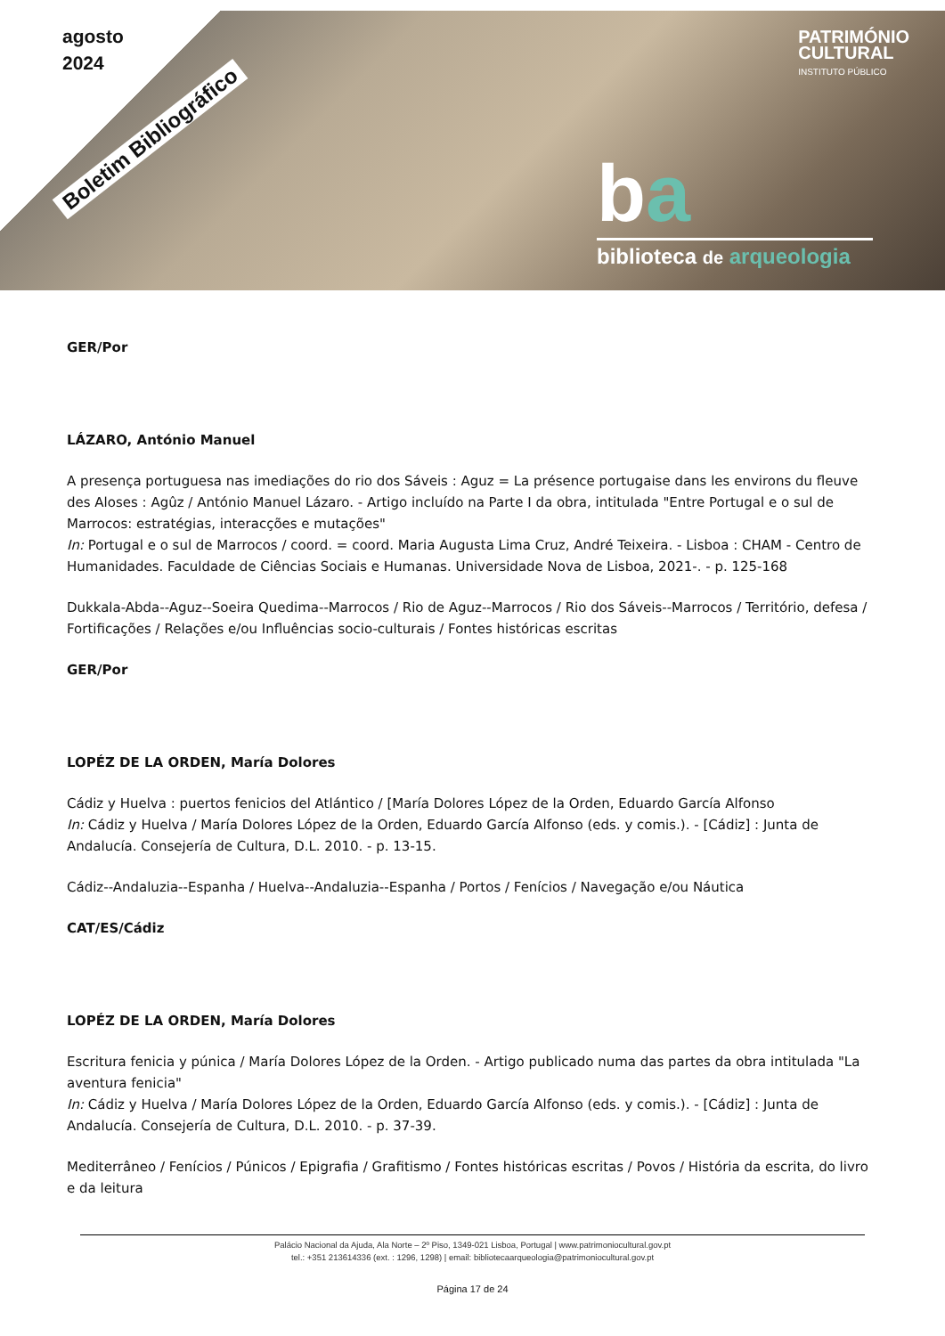agosto
2024
Boletim Bibliográfico
PATRIMÓNIO
CULTURAL
INSTITUTO PÚBLICO
ba
biblioteca de arqueologia
GER/Por
LÁZARO, António Manuel
A presença portuguesa nas imediações do rio dos Sáveis : Aguz = La présence portugaise dans les environs du fleuve des Aloses : Agûz / António Manuel Lázaro. - Artigo incluído na Parte I da obra, intitulada "Entre Portugal e o sul de Marrocos: estratégias, interacções e mutações"
In: Portugal e o sul de Marrocos / coord. = coord. Maria Augusta Lima Cruz, André Teixeira. - Lisboa : CHAM - Centro de Humanidades. Faculdade de Ciências Sociais e Humanas. Universidade Nova de Lisboa, 2021-. - p. 125-168
Dukkala-Abda--Aguz--Soeira Quedima--Marrocos / Rio de Aguz--Marrocos / Rio dos Sáveis--Marrocos / Território, defesa / Fortificações / Relações e/ou Influências socio-culturais / Fontes históricas escritas
GER/Por
LOPÉZ DE LA ORDEN, María Dolores
Cádiz y Huelva : puertos fenicios del Atlántico / [María Dolores López de la Orden, Eduardo García Alfonso
In: Cádiz y Huelva / María Dolores López de la Orden, Eduardo García Alfonso (eds. y comis.). - [Cádiz] : Junta de Andalucía. Consejería de Cultura, D.L. 2010. - p. 13-15.
Cádiz--Andaluzia--Espanha / Huelva--Andaluzia--Espanha / Portos / Fenícios / Navegação e/ou Náutica
CAT/ES/Cádiz
LOPÉZ DE LA ORDEN, María Dolores
Escritura fenicia y púnica / María Dolores López de la Orden. - Artigo publicado numa das partes da obra intitulada "La aventura fenicia"
In: Cádiz y Huelva / María Dolores López de la Orden, Eduardo García Alfonso (eds. y comis.). - [Cádiz] : Junta de Andalucía. Consejería de Cultura, D.L. 2010. - p. 37-39.
Mediterrâneo / Fenícios / Púnicos / Epigrafia / Grafitismo / Fontes históricas escritas / Povos / História da escrita, do livro e da leitura
Palácio Nacional da Ajuda, Ala Norte – 2º Piso, 1349-021 Lisboa, Portugal | www.patrimoniocultural.gov.pt
tel.: +351 213614336 (ext. : 1296, 1298) | email: bibliotecaarqueologia@patrimoniocultural.gov.pt
Página 17 de 24